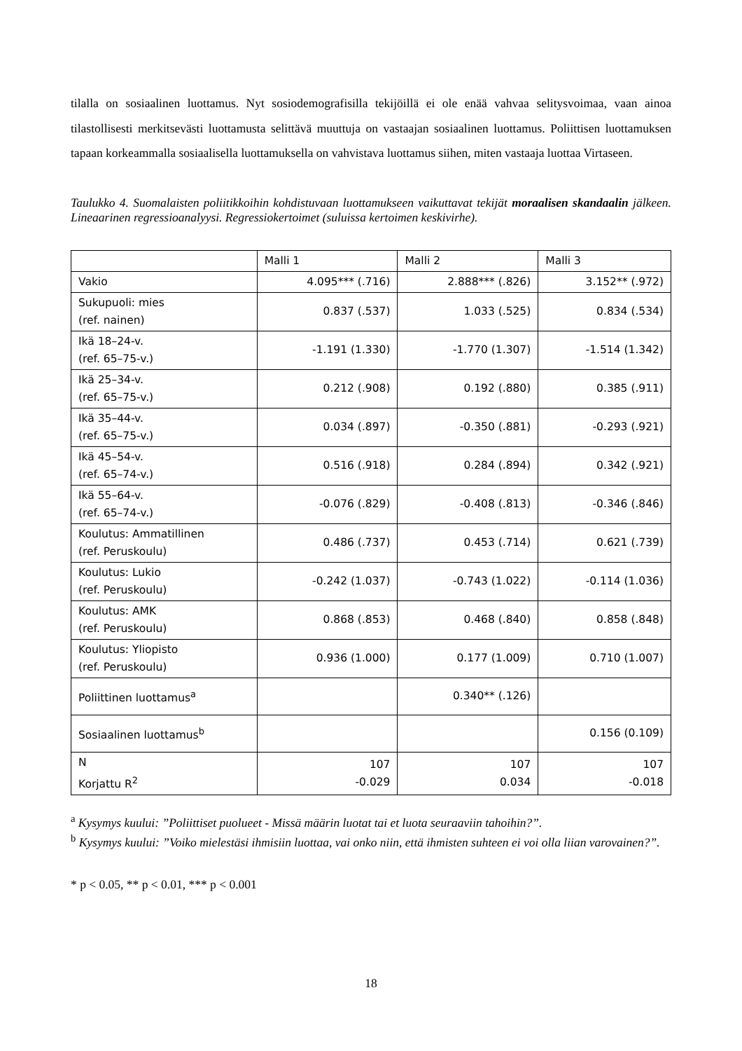tilalla on sosiaalinen luottamus. Nyt sosiodemografisilla tekijöillä ei ole enää vahvaa selitysvoimaa, vaan ainoa tilastollisesti merkitsevästi luottamusta selittävä muuttuja on vastaajan sosiaalinen luottamus. Poliittisen luottamuksen tapaan korkeammalla sosiaalisella luottamuksella on vahvistava luottamus siihen, miten vastaaja luottaa Virtaseen.
Taulukko 4. Suomalaisten poliitikkoihin kohdistuvaan luottamukseen vaikuttavat tekijät moraalisen skandaalin jälkeen. Lineaarinen regressioanalyysi. Regressiokertoimet (suluissa kertoimen keskivirhe).
| | Malli 1 | Malli 2 | Malli 3 |
| Vakio | 4.095*** (.716) | 2.888*** (.826) | 3.152** (.972) |
| Sukupuoli: mies (ref. nainen) | 0.837 (.537) | 1.033 (.525) | 0.834 (.534) |
| Ikä 18–24-v. (ref. 65–75-v.) | -1.191 (1.330) | -1.770 (1.307) | -1.514 (1.342) |
| Ikä 25–34-v. (ref. 65–75-v.) | 0.212 (.908) | 0.192 (.880) | 0.385 (.911) |
| Ikä 35–44-v. (ref. 65–75-v.) | 0.034 (.897) | -0.350 (.881) | -0.293 (.921) |
| Ikä 45–54-v. (ref. 65–74-v.) | 0.516 (.918) | 0.284 (.894) | 0.342 (.921) |
| Ikä 55–64-v. (ref. 65–74-v.) | -0.076 (.829) | -0.408 (.813) | -0.346 (.846) |
| Koulutus: Ammatillinen (ref. Peruskoulu) | 0.486 (.737) | 0.453 (.714) | 0.621 (.739) |
| Koulutus: Lukio (ref. Peruskoulu) | -0.242 (1.037) | -0.743 (1.022) | -0.114 (1.036) |
| Koulutus: AMK (ref. Peruskoulu) | 0.868 (.853) | 0.468 (.840) | 0.858 (.848) |
| Koulutus: Yliopisto (ref. Peruskoulu) | 0.936 (1.000) | 0.177 (1.009) | 0.710 (1.007) |
| Poliittinen luottamus<sup>a</sup> | | 0.340** (.126) | |
| Sosiaalinen luottamus<sup>b</sup> | | | 0.156 (0.109) |
| N Korjattu R<sup>2</sup> | 107 -0.029 | 107 0.034 | 107 -0.018 |
<sup>a</sup> Kysymys kuului: ”Poliittiset puolueet - Missä määrin luotat tai et luota seuraaviin tahoihin?”.
<sup>b</sup> Kysymys kuului: ”Voiko mielestäsi ihmisiin luottaa, vai onko niin, että ihmisten suhteen ei voi olla liian varovainen?”.
* p < 0.05, ** p < 0.01, *** p < 0.001
18